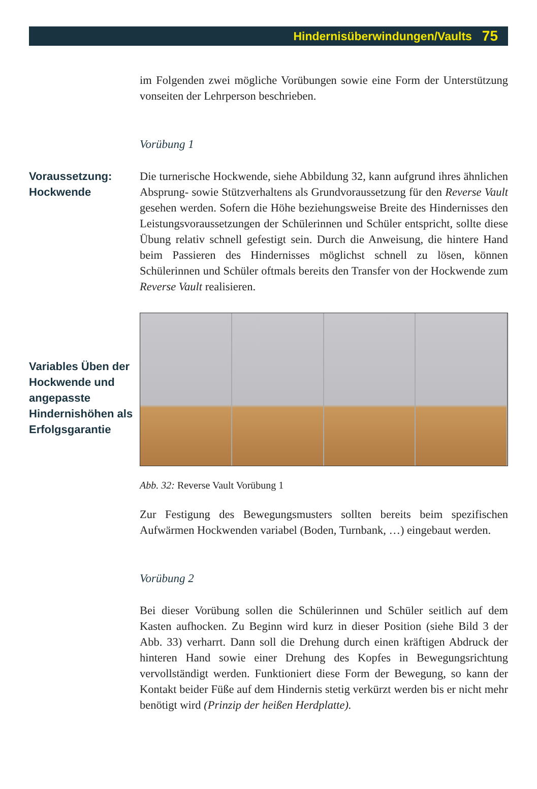Hindernisüberwindungen/Vaults 75
im Folgenden zwei mögliche Vorübungen sowie eine Form der Unterstützung vonseiten der Lehrperson beschrieben.
Vorübung 1
Voraussetzung:
Hockwende
Die turnerische Hockwende, siehe Abbildung 32, kann aufgrund ihres ähnlichen Absprung- sowie Stützverhaltens als Grundvoraussetzung für den Reverse Vault gesehen werden. Sofern die Höhe beziehungsweise Breite des Hindernisses den Leistungsvoraussetzungen der Schülerinnen und Schüler entspricht, sollte diese Übung relativ schnell gefestigt sein. Durch die Anweisung, die hintere Hand beim Passieren des Hindernisses möglichst schnell zu lösen, können Schülerinnen und Schüler oftmals bereits den Transfer von der Hockwende zum Reverse Vault realisieren.
Variables Üben der Hockwende und angepasste Hindernishöhen als Erfolgsgarantie
Abb. 32: Reverse Vault Vorübung 1
Zur Festigung des Bewegungsmusters sollten bereits beim spezifischen Aufwärmen Hockwenden variabel (Boden, Turnbank, …) eingebaut werden.
Vorübung 2
Bei dieser Vorübung sollen die Schülerinnen und Schüler seitlich auf dem Kasten aufhocken. Zu Beginn wird kurz in dieser Position (siehe Bild 3 der Abb. 33) verharrt. Dann soll die Drehung durch einen kräftigen Abdruck der hinteren Hand sowie einer Drehung des Kopfes in Bewegungsrichtung vervollständigt werden. Funktioniert diese Form der Bewegung, so kann der Kontakt beider Füße auf dem Hindernis stetig verkürzt werden bis er nicht mehr benötigt wird (Prinzip der heißen Herdplatte).